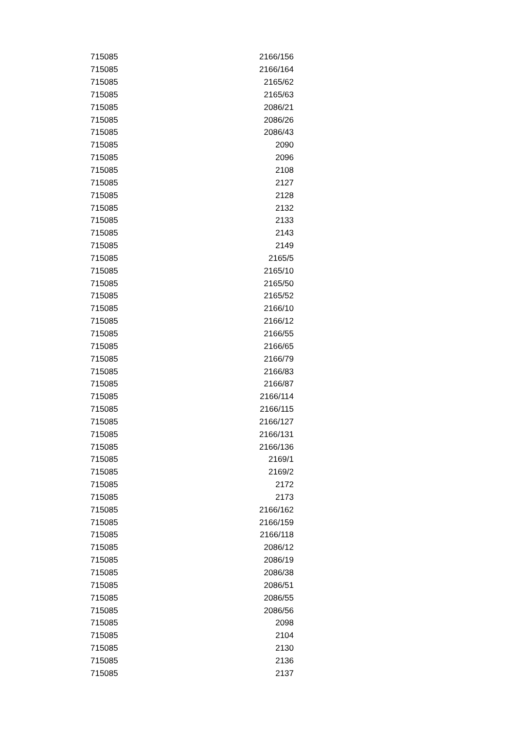| 715085 | 2166/156 |
| 715085 | 2166/164 |
| 715085 | 2165/62 |
| 715085 | 2165/63 |
| 715085 | 2086/21 |
| 715085 | 2086/26 |
| 715085 | 2086/43 |
| 715085 | 2090 |
| 715085 | 2096 |
| 715085 | 2108 |
| 715085 | 2127 |
| 715085 | 2128 |
| 715085 | 2132 |
| 715085 | 2133 |
| 715085 | 2143 |
| 715085 | 2149 |
| 715085 | 2165/5 |
| 715085 | 2165/10 |
| 715085 | 2165/50 |
| 715085 | 2165/52 |
| 715085 | 2166/10 |
| 715085 | 2166/12 |
| 715085 | 2166/55 |
| 715085 | 2166/65 |
| 715085 | 2166/79 |
| 715085 | 2166/83 |
| 715085 | 2166/87 |
| 715085 | 2166/114 |
| 715085 | 2166/115 |
| 715085 | 2166/127 |
| 715085 | 2166/131 |
| 715085 | 2166/136 |
| 715085 | 2169/1 |
| 715085 | 2169/2 |
| 715085 | 2172 |
| 715085 | 2173 |
| 715085 | 2166/162 |
| 715085 | 2166/159 |
| 715085 | 2166/118 |
| 715085 | 2086/12 |
| 715085 | 2086/19 |
| 715085 | 2086/38 |
| 715085 | 2086/51 |
| 715085 | 2086/55 |
| 715085 | 2086/56 |
| 715085 | 2098 |
| 715085 | 2104 |
| 715085 | 2130 |
| 715085 | 2136 |
| 715085 | 2137 |